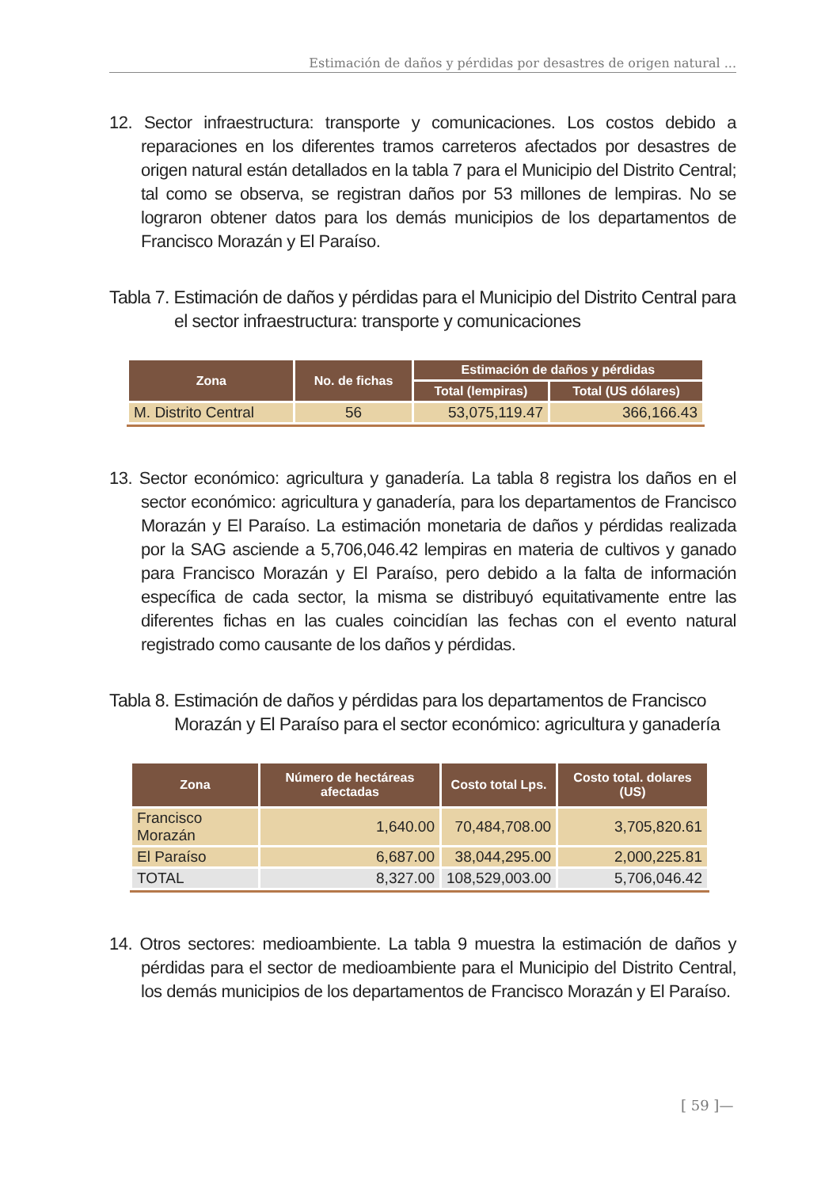Estimación de daños y pérdidas por desastres de origen natural ...
12. Sector infraestructura: transporte y comunicaciones. Los costos debido a reparaciones en los diferentes tramos carreteros afectados por desastres de origen natural están detallados en la tabla 7 para el Municipio del Distrito Central; tal como se observa, se registran daños por 53 millones de lempiras. No se lograron obtener datos para los demás municipios de los departamentos de Francisco Morazán y El Paraíso.
Tabla 7. Estimación de daños y pérdidas para el Municipio del Distrito Central para el sector infraestructura: transporte y comunicaciones
| Zona | No. de fichas | Estimación de daños y pérdidas | |
| --- | --- | --- | --- |
| | | Total (lempiras) | Total (US dólares) |
| M. Distrito Central | 56 | 53,075,119.47 | 366,166.43 |
13. Sector económico: agricultura y ganadería. La tabla 8 registra los daños en el sector económico: agricultura y ganadería, para los departamentos de Francisco Morazán y El Paraíso. La estimación monetaria de daños y pérdidas realizada por la SAG asciende a 5,706,046.42 lempiras en materia de cultivos y ganado para Francisco Morazán y El Paraíso, pero debido a la falta de información específica de cada sector, la misma se distribuyó equitativamente entre las diferentes fichas en las cuales coincidían las fechas con el evento natural registrado como causante de los daños y pérdidas.
Tabla 8. Estimación de daños y pérdidas para los departamentos de Francisco Morazán y El Paraíso para el sector económico: agricultura y ganadería
| Zona | Número de hectáreas afectadas | Costo total Lps. | Costo total. dolares (US) |
| --- | --- | --- | --- |
| Francisco Morazán | 1,640.00 | 70,484,708.00 | 3,705,820.61 |
| El Paraíso | 6,687.00 | 38,044,295.00 | 2,000,225.81 |
| TOTAL | 8,327.00 | 108,529,003.00 | 5,706,046.42 |
14. Otros sectores: medioambiente. La tabla 9 muestra la estimación de daños y pérdidas para el sector de medioambiente para el Municipio del Distrito Central, los demás municipios de los departamentos de Francisco Morazán y El Paraíso.
[ 59 ]—